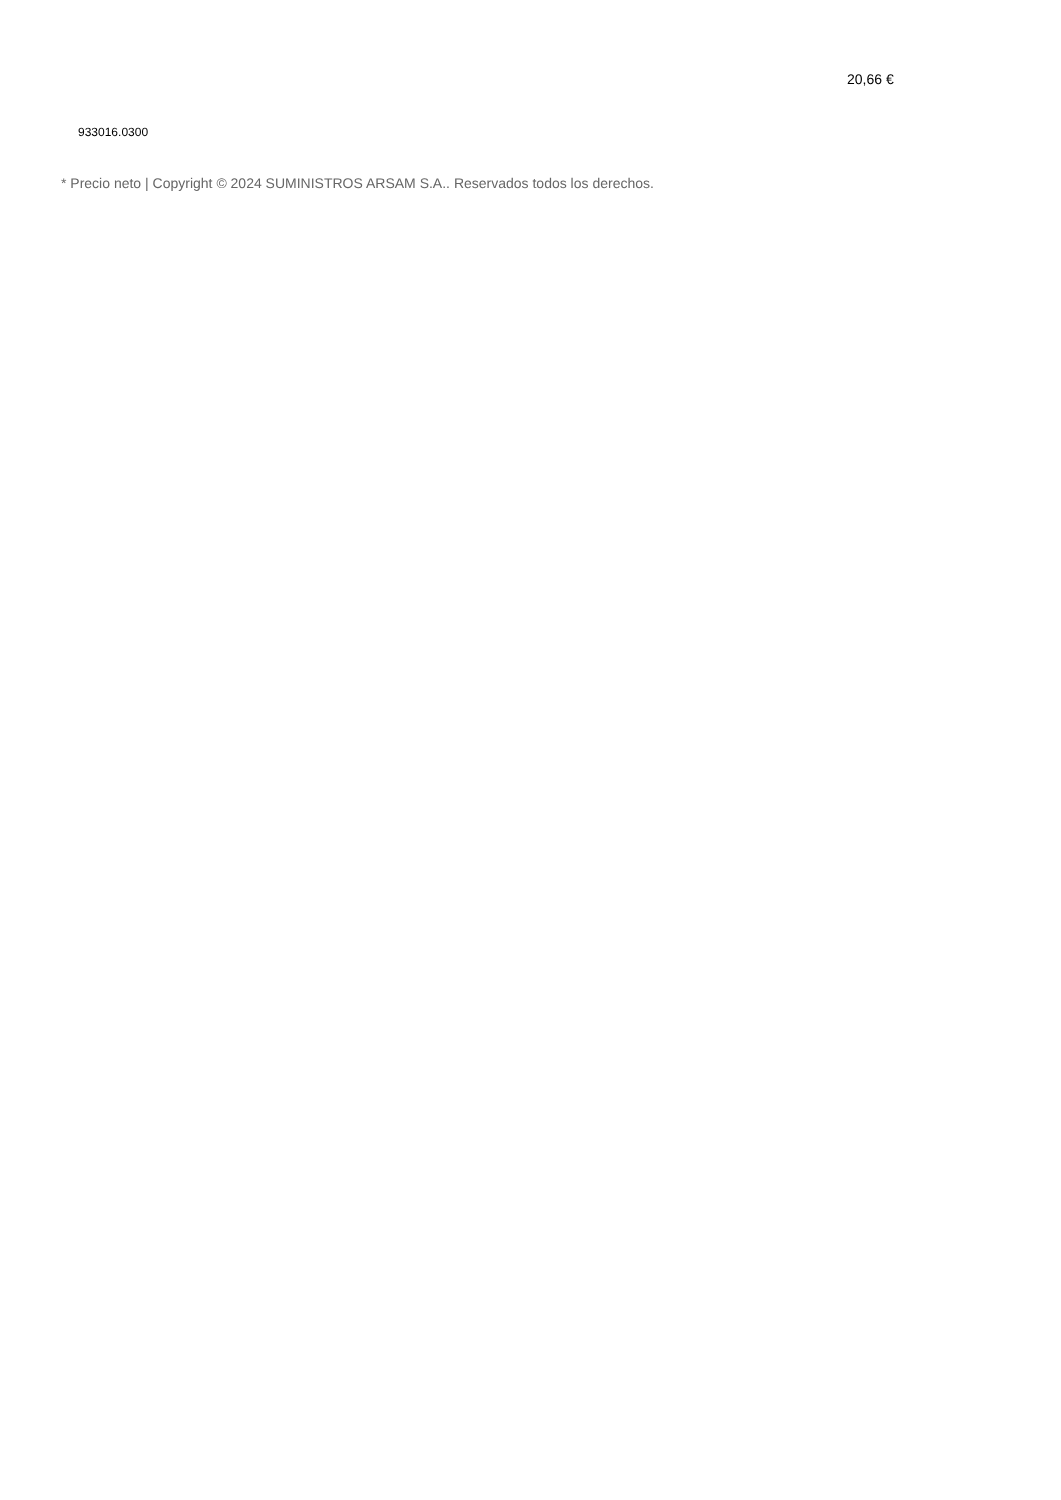20,66 €
933016.0300
* Precio neto | Copyright © 2024 SUMINISTROS ARSAM S.A.. Reservados todos los derechos.